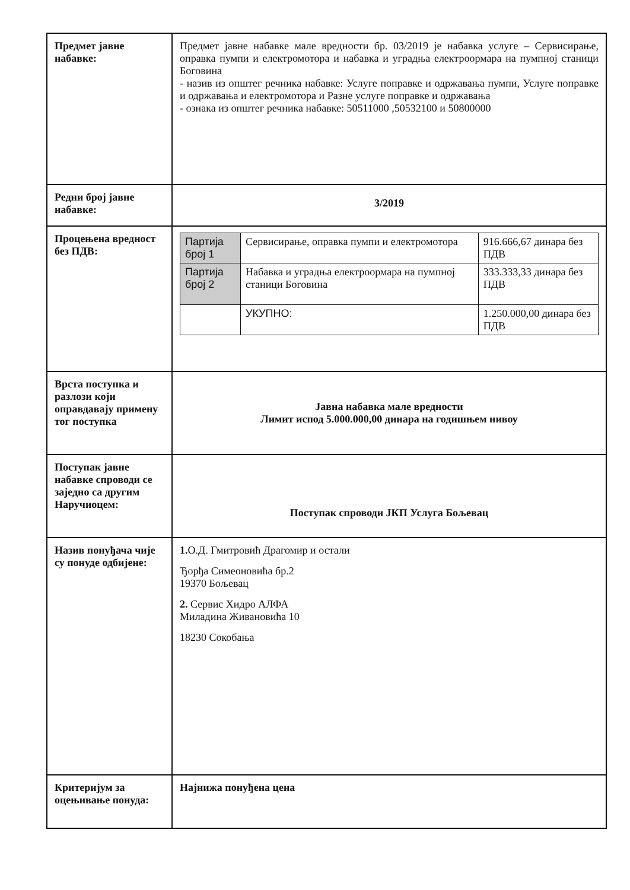| Предмет јавне набавке: | Предмет јавне набавке мале вредности бр. 03/2019 је набавка услуге – Сервисирање, оправка пумпи и електромотора и набавка и уградња електроормара на пумпној станици Боговина - назив из општег речника набавке: Услуге поправке и одржавања пумпи, Услуге поправке и одржавања и електромотора и Разне услуге поправке и одржавања - ознака из општег речника набавке: 50511000 ,50532100 и 50800000 |
| Редни број јавне набавке: | 3/2019 |
| Процењена вредност без ПДВ: | / Партија број 1 / Сервисирање, оправка пумпи и електромотора / 916.666,67 динара без ПДВ / / Партија број 2 / Набавка и уградња електроормара на пумпној станици Боговина / 333.333,33 динара без ПДВ / / / УКУПНО: / 1.250.000,00 динара без ПДВ / |
| Врста поступка и разлози који оправдавају примену тог поступка | Јавна набавка мале вредности Лимит испод 5.000.000,00 динара на годишњем нивоу |
| Поступак јавне набавке спроводи се заједно са другим Наручиоцем: | Поступак спроводи ЈКП Услуга Бољевац |
| Назив понуђача чије су понуде одбијене: | 1. О.Д. Гмитровић Драгомир и остали Ђорђа Симеоновића бр.2 19370 Бољевац 2. Сервис Хидро АЛФА Миладина Живановића 10 18230 Сокобања |
| Критеријум за оцењивање понуда: | Најнижа понуђена цена |